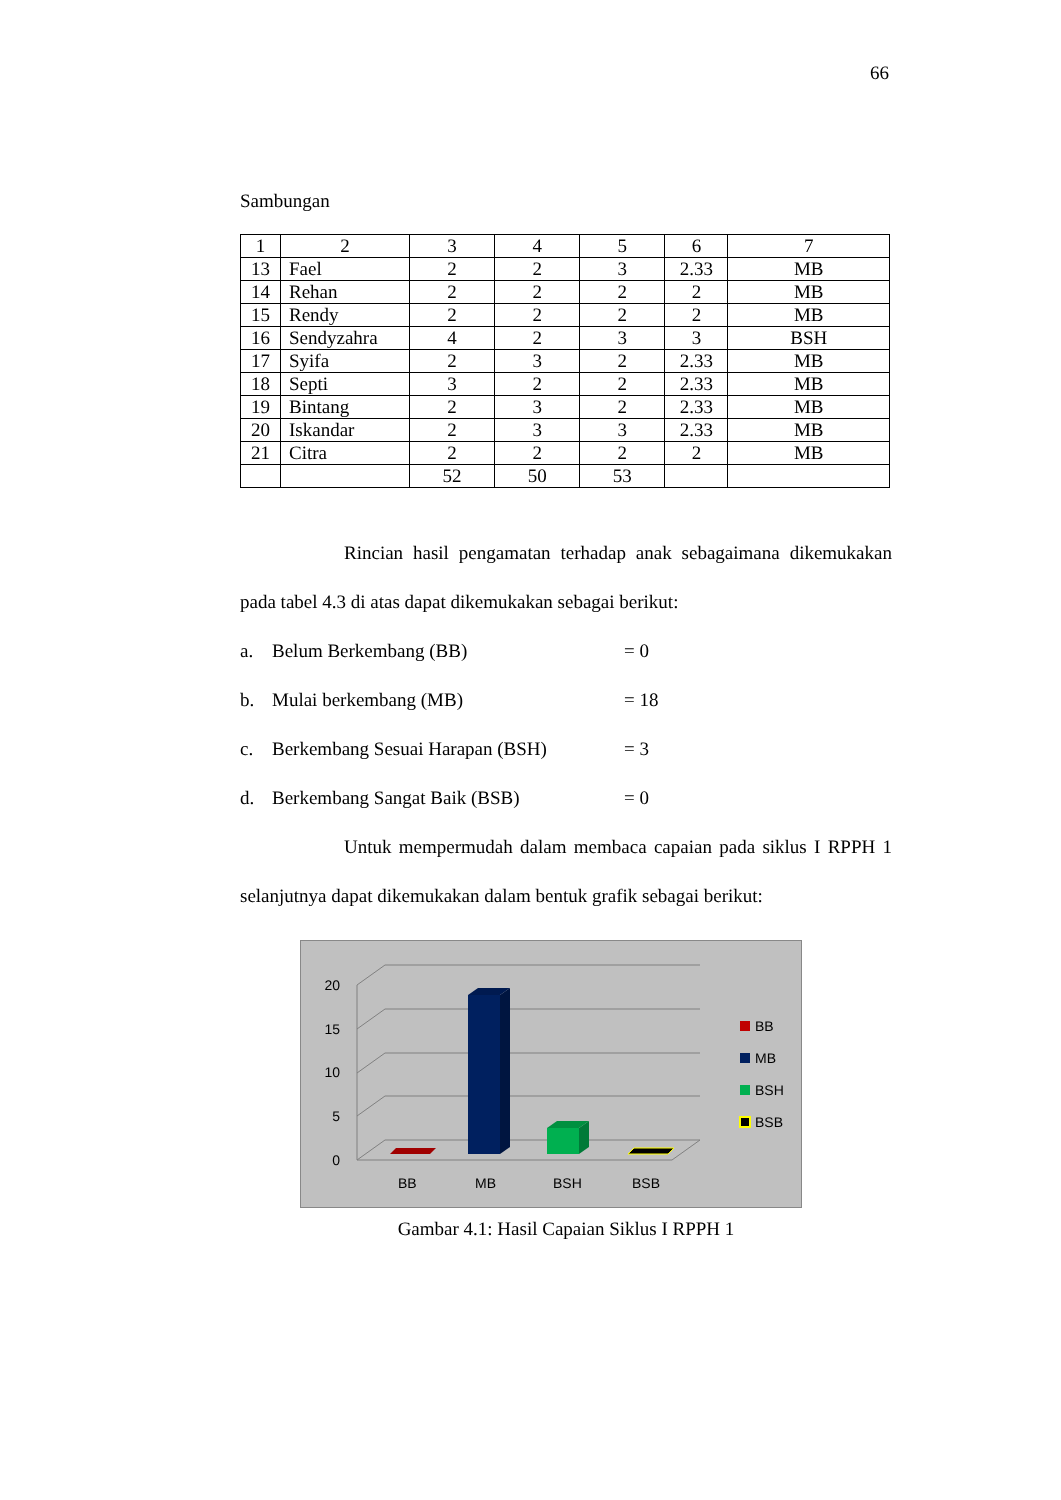66
Sambungan
| 1 | 2 | 3 | 4 | 5 | 6 | 7 |
| 13 | Fael | 2 | 2 | 3 | 2.33 | MB |
| 14 | Rehan | 2 | 2 | 2 | 2 | MB |
| 15 | Rendy | 2 | 2 | 2 | 2 | MB |
| 16 | Sendyzahra | 4 | 2 | 3 | 3 | BSH |
| 17 | Syifa | 2 | 3 | 2 | 2.33 | MB |
| 18 | Septi | 3 | 2 | 2 | 2.33 | MB |
| 19 | Bintang | 2 | 3 | 2 | 2.33 | MB |
| 20 | Iskandar | 2 | 3 | 3 | 2.33 | MB |
| 21 | Citra | 2 | 2 | 2 | 2 | MB |
| | | 52 | 50 | 53 | | |
Rincian hasil pengamatan terhadap anak sebagaimana dikemukakan pada tabel 4.3 di atas dapat dikemukakan sebagai berikut:
a. Belum Berkembang (BB) = 0
b. Mulai berkembang (MB) = 18
c. Berkembang Sesuai Harapan (BSH) = 3
d. Berkembang Sangat Baik (BSB) = 0
Untuk mempermudah dalam membaca capaian pada siklus I RPPH 1 selanjutnya dapat dikemukakan dalam bentuk grafik sebagai berikut:
20
15
10
5
0
BB
MB
BSH
BSB
BB
MB
BSH
BSB
Gambar 4.1: Hasil Capaian Siklus I RPPH 1